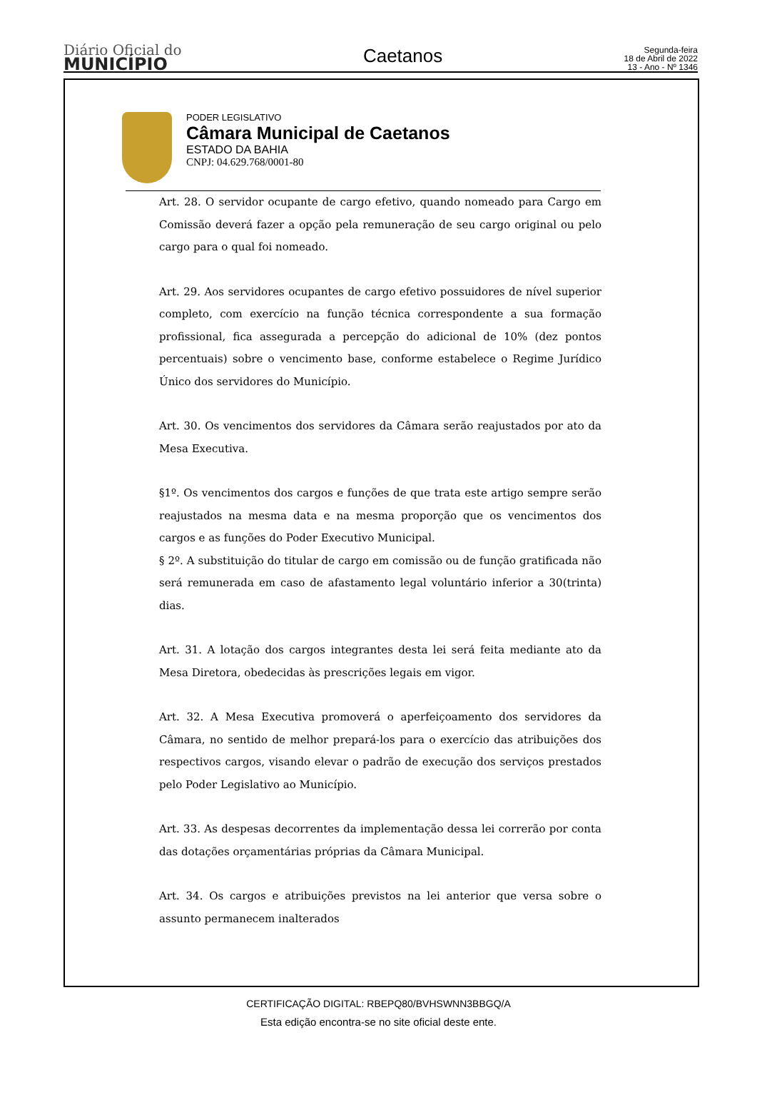Diário Oficial do
MUNICÍPIO
Caetanos
Segunda-feira
18 de Abril de 2022
13 - Ano - Nº 1346
PODER LEGISLATIVO
Câmara Municipal de Caetanos
ESTADO DA BAHIA
CNPJ: 04.629.768/0001-80
Art. 28. O servidor ocupante de cargo efetivo, quando nomeado para Cargo em Comissão deverá fazer a opção pela remuneração de seu cargo original ou pelo cargo para o qual foi nomeado.
Art. 29. Aos servidores ocupantes de cargo efetivo possuidores de nível superior completo, com exercício na função técnica correspondente a sua formação profissional, fica assegurada a percepção do adicional de 10% (dez pontos percentuais) sobre o vencimento base, conforme estabelece o Regime Jurídico Único dos servidores do Município.
Art. 30. Os vencimentos dos servidores da Câmara serão reajustados por ato da Mesa Executiva.
§1º. Os vencimentos dos cargos e funções de que trata este artigo sempre serão reajustados na mesma data e na mesma proporção que os vencimentos dos cargos e as funções do Poder Executivo Municipal.
§ 2º. A substituição do titular de cargo em comissão ou de função gratificada não será remunerada em caso de afastamento legal voluntário inferior a 30(trinta) dias.
Art. 31. A lotação dos cargos integrantes desta lei será feita mediante ato da Mesa Diretora, obedecidas às prescrições legais em vigor.
Art. 32. A Mesa Executiva promoverá o aperfeiçoamento dos servidores da Câmara, no sentido de melhor prepará-los para o exercício das atribuições dos respectivos cargos, visando elevar o padrão de execução dos serviços prestados pelo Poder Legislativo ao Município.
Art. 33. As despesas decorrentes da implementação dessa lei correrão por conta das dotações orçamentárias próprias da Câmara Municipal.
Art. 34. Os cargos e atribuições previstos na lei anterior que versa sobre o assunto permanecem inalterados
CERTIFICAÇÃO DIGITAL: RBEPQ80/BVHSWNN3BBGQ/A
Esta edição encontra-se no site oficial deste ente.